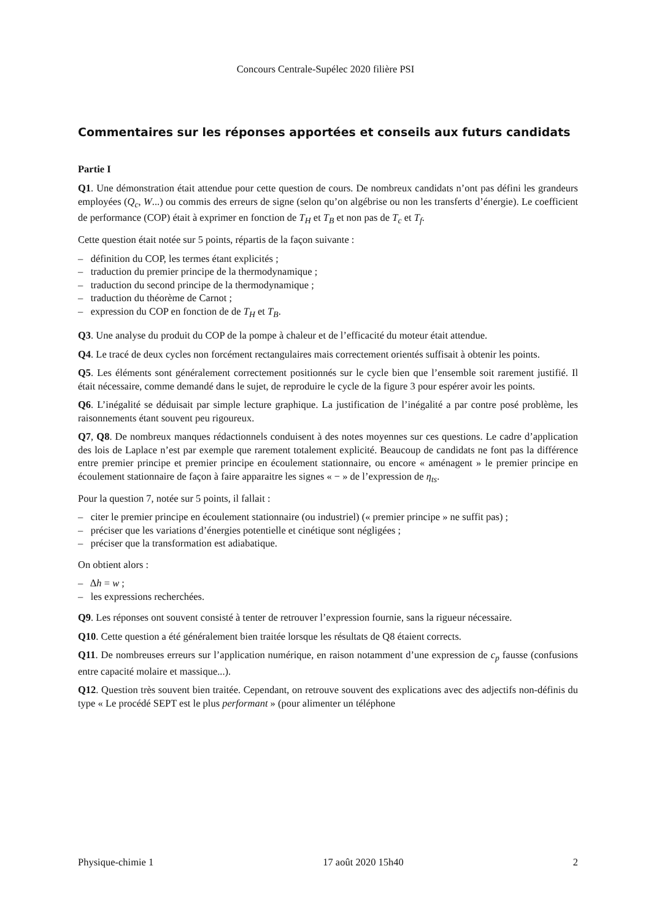Concours Centrale-Supélec 2020 filière PSI
Commentaires sur les réponses apportées et conseils aux futurs candidats
Partie I
Q1. Une démonstration était attendue pour cette question de cours. De nombreux candidats n’ont pas défini les grandeurs employées (Q<sub>c</sub>, W...) ou commis des erreurs de signe (selon qu’on algébrise ou non les transferts d’énergie). Le coefficient de performance (COP) était à exprimer en fonction de T<sub>H</sub> et T<sub>B</sub> et non pas de T<sub>c</sub> et T<sub>f</sub>.
Cette question était notée sur 5 points, répartis de la façon suivante :
– définition du COP, les termes étant explicités ;
– traduction du premier principe de la thermodynamique ;
– traduction du second principe de la thermodynamique ;
– traduction du théorème de Carnot ;
– expression du COP en fonction de de T<sub>H</sub> et T<sub>B</sub>.
Q3. Une analyse du produit du COP de la pompe à chaleur et de l’efficacité du moteur était attendue.
Q4. Le tracé de deux cycles non forcément rectangulaires mais correctement orientés suffisait à obtenir les points.
Q5. Les éléments sont généralement correctement positionnés sur le cycle bien que l’ensemble soit rarement justifié. Il était nécessaire, comme demandé dans le sujet, de reproduire le cycle de la figure 3 pour espérer avoir les points.
Q6. L’inégalité se déduisait par simple lecture graphique. La justification de l’inégalité a par contre posé problème, les raisonnements étant souvent peu rigoureux.
Q7, Q8. De nombreux manques rédactionnels conduisent à des notes moyennes sur ces questions. Le cadre d’application des lois de Laplace n’est par exemple que rarement totalement explicité. Beaucoup de candidats ne font pas la différence entre premier principe et premier principe en écoulement stationnaire, ou encore « aménagent » le premier principe en écoulement stationnaire de façon à faire apparaitre les signes « − » de l’expression de η<sub>ts</sub>.
Pour la question 7, notée sur 5 points, il fallait :
– citer le premier principe en écoulement stationnaire (ou industriel) (« premier principe » ne suffit pas) ;
– préciser que les variations d’énergies potentielle et cinétique sont négligées ;
– préciser que la transformation est adiabatique.
On obtient alors :
– Δh = w ;
– les expressions recherchées.
Q9. Les réponses ont souvent consisté à tenter de retrouver l’expression fournie, sans la rigueur nécessaire.
Q10. Cette question a été généralement bien traitée lorsque les résultats de Q8 étaient corrects.
Q11. De nombreuses erreurs sur l’application numérique, en raison notamment d’une expression de c<sub>p</sub> fausse (confusions entre capacité molaire et massique...).
Q12. Question très souvent bien traitée. Cependant, on retrouve souvent des explications avec des adjectifs non-définis du type « Le procédé SEPT est le plus performant » (pour alimenter un téléphone
Physique-chimie 1 17 août 2020 15h40 2